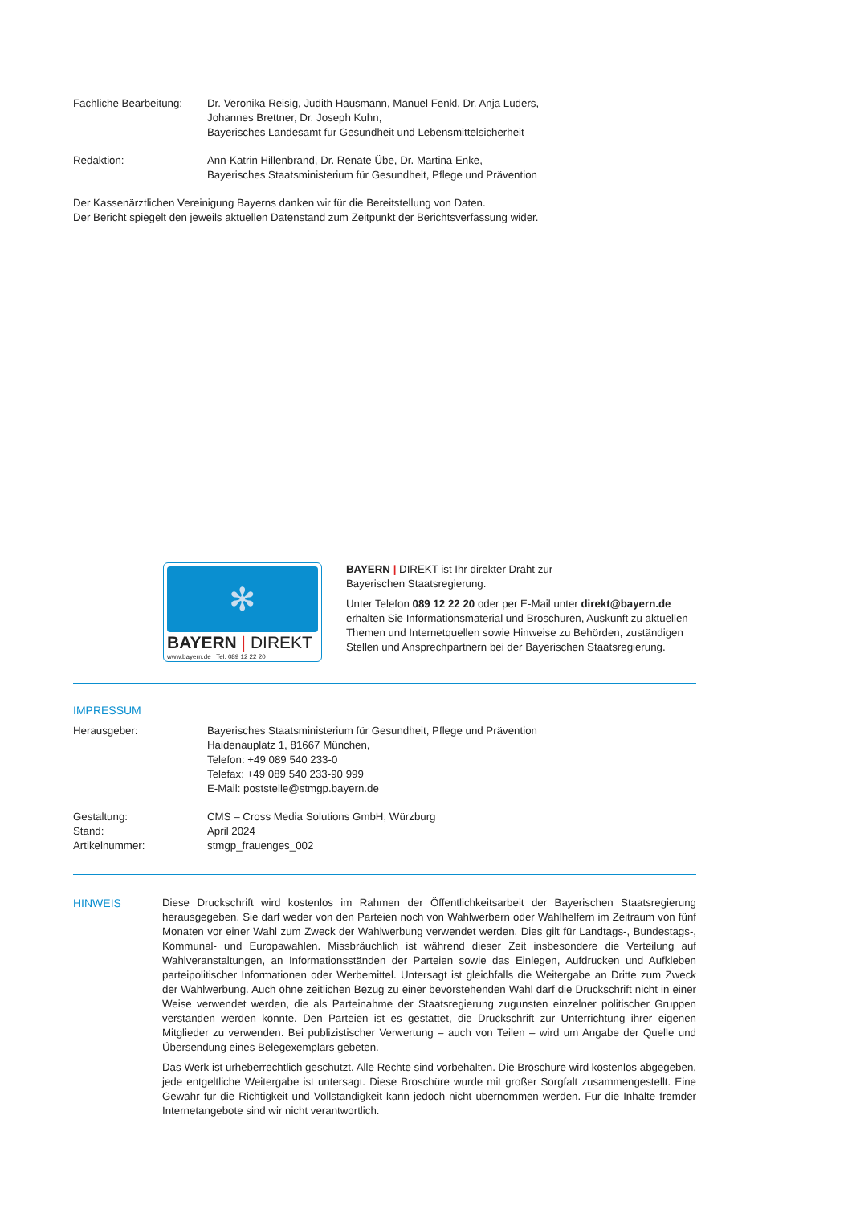Fachliche Bearbeitung:
Dr. Veronika Reisig, Judith Hausmann, Manuel Fenkl, Dr. Anja Lüders,
Johannes Brettner, Dr. Joseph Kuhn,
Bayerisches Landesamt für Gesundheit und Lebensmittelsicherheit
Redaktion: Ann-Katrin Hillenbrand, Dr. Renate Übe, Dr. Martina Enke,
Bayerisches Staatsministerium für Gesundheit, Pflege und Prävention
Der Kassenärztlichen Vereinigung Bayerns danken wir für die Bereitstellung von Daten.
Der Bericht spiegelt den jeweils aktuellen Datenstand zum Zeitpunkt der Berichtsverfassung wider.
✻
BAYERN | DIREKT
www.bayern.de Tel. 089 12 22 20
BAYERN | DIREKT ist Ihr direkter Draht zur
Bayerischen Staatsregierung.
Unter Telefon 089 12 22 20 oder per E-Mail unter direkt@bayern.de erhalten Sie Informationsmaterial und Broschüren, Auskunft zu aktuellen Themen und Internetquellen sowie Hinweise zu Behörden, zuständigen Stellen und Ansprechpartnern bei der Bayerischen Staatsregierung.
IMPRESSUM
Herausgeber: Bayerisches Staatsministerium für Gesundheit, Pflege und Prävention
Haidenauplatz 1, 81667 München,
Telefon: +49 089 540 233-0
Telefax: +49 089 540 233-90 999
E-Mail: poststelle@stmgp.bayern.de
Gestaltung: CMS – Cross Media Solutions GmbH, Würzburg
Stand: April 2024
Artikelnummer: stmgp_frauenges_002
HINWEIS Diese Druckschrift wird kostenlos im Rahmen der Öffentlichkeitsarbeit der Bayerischen Staatsregierung herausgegeben. Sie darf weder von den Parteien noch von Wahlwerbern oder Wahlhelfern im Zeitraum von fünf Monaten vor einer Wahl zum Zweck der Wahlwerbung verwendet werden. Dies gilt für Landtags-, Bundestags-, Kommunal- und Europawahlen. Missbräuchlich ist während dieser Zeit insbesondere die Verteilung auf Wahlveranstaltungen, an Informationsständen der Parteien sowie das Einlegen, Aufdrucken und Aufkleben parteipolitischer Informationen oder Werbemittel. Untersagt ist gleichfalls die Weitergabe an Dritte zum Zweck der Wahlwerbung. Auch ohne zeitlichen Bezug zu einer bevorstehenden Wahl darf die Druckschrift nicht in einer Weise verwendet werden, die als Parteinahme der Staatsregierung zugunsten einzelner politischer Gruppen verstanden werden könnte. Den Parteien ist es gestattet, die Druckschrift zur Unterrichtung ihrer eigenen Mitglieder zu verwenden. Bei publizistischer Verwertung – auch von Teilen – wird um Angabe der Quelle und Übersendung eines Belegexemplars gebeten.
Das Werk ist urheberrechtlich geschützt. Alle Rechte sind vorbehalten. Die Broschüre wird kostenlos abgegeben, jede entgeltliche Weitergabe ist untersagt. Diese Broschüre wurde mit großer Sorgfalt zusammengestellt. Eine Gewähr für die Richtigkeit und Vollständigkeit kann jedoch nicht übernommen werden. Für die Inhalte fremder Internetangebote sind wir nicht verantwortlich.